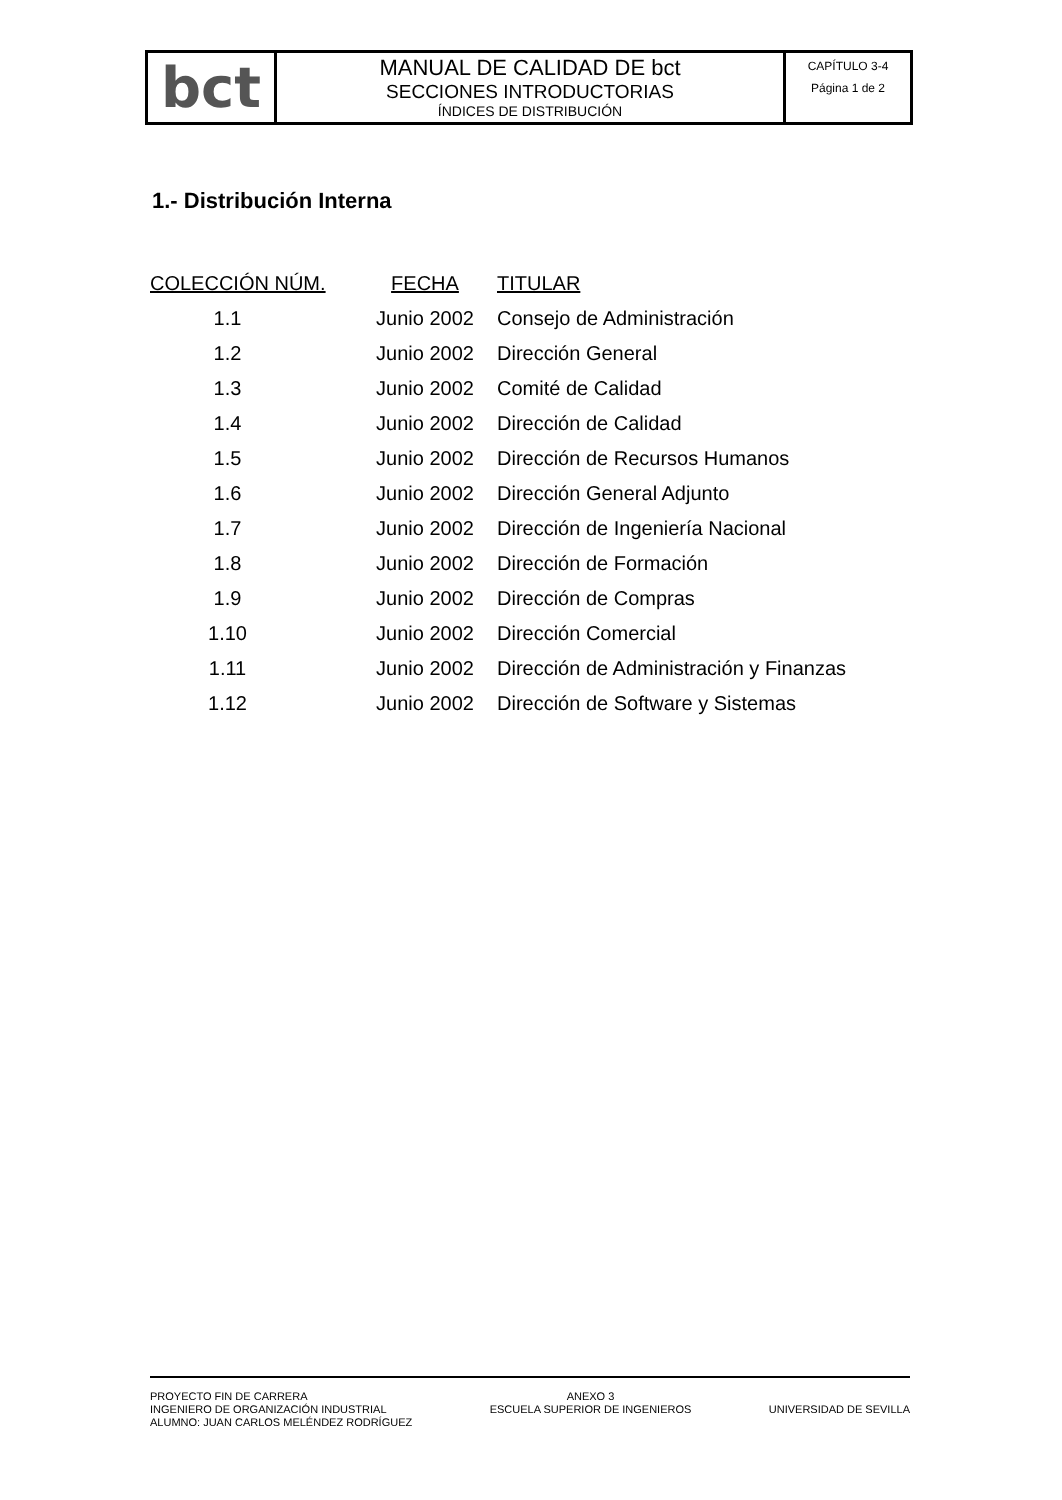| bct | MANUAL DE CALIDAD DE bct SECCIONES INTRODUCTORIAS ÍNDICES DE DISTRIBUCIÓN | CAPÍTULO 3-4 Página 1 de 2 |
1.- Distribución Interna
| COLECCIÓN NÚM. | FECHA | TITULAR |
| --- | --- | --- |
| 1.1 | Junio 2002 | Consejo de Administración |
| 1.2 | Junio 2002 | Dirección General |
| 1.3 | Junio 2002 | Comité de Calidad |
| 1.4 | Junio 2002 | Dirección de Calidad |
| 1.5 | Junio 2002 | Dirección de Recursos Humanos |
| 1.6 | Junio 2002 | Dirección General Adjunto |
| 1.7 | Junio 2002 | Dirección de Ingeniería Nacional |
| 1.8 | Junio 2002 | Dirección de Formación |
| 1.9 | Junio 2002 | Dirección de Compras |
| 1.10 | Junio 2002 | Dirección Comercial |
| 1.11 | Junio 2002 | Dirección de Administración y Finanzas |
| 1.12 | Junio 2002 | Dirección de Software y Sistemas |
PROYECTO FIN DE CARRERA
INGENIERO DE ORGANIZACIÓN INDUSTRIAL
ALUMNO: JUAN CARLOS MELÉNDEZ RODRÍGUEZ
ANEXO 3
ESCUELA SUPERIOR DE INGENIEROS
UNIVERSIDAD DE SEVILLA